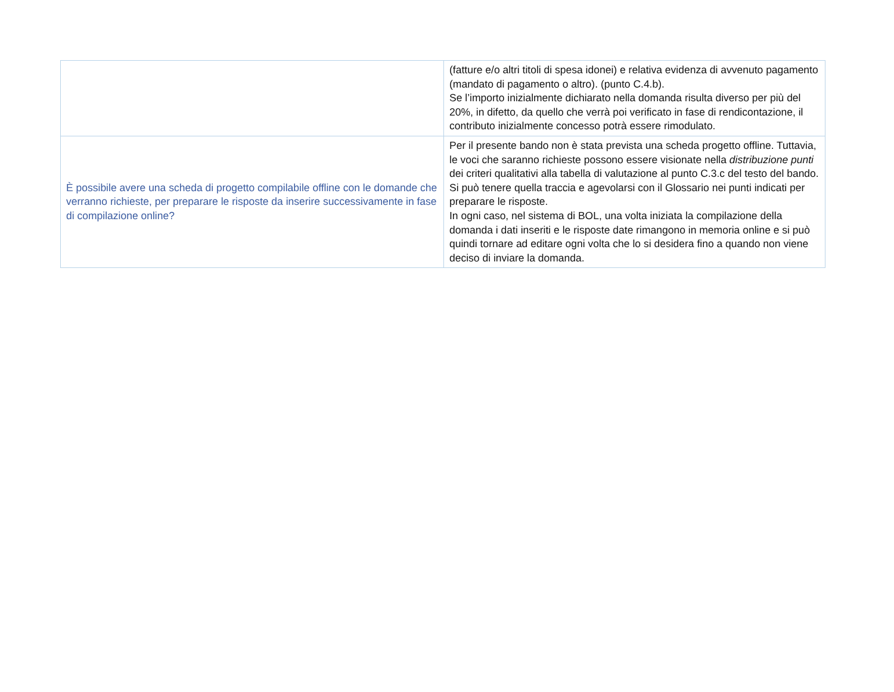| | (fatture e/o altri titoli di spesa idonei) e relativa evidenza di avvenuto pagamento (mandato di pagamento o altro). (punto C.4.b). Se l’importo inizialmente dichiarato nella domanda risulta diverso per più del 20%, in difetto, da quello che verrà poi verificato in fase di rendicontazione, il contributo inizialmente concesso potrà essere rimodulato. |
| È possibile avere una scheda di progetto compilabile offline con le domande che verranno richieste, per preparare le risposte da inserire successivamente in fase di compilazione online? | Per il presente bando non è stata prevista una scheda progetto offline. Tuttavia, le voci che saranno richieste possono essere visionate nella distribuzione punti dei criteri qualitativi alla tabella di valutazione al punto C.3.c del testo del bando. Si può tenere quella traccia e agevolarsi con il Glossario nei punti indicati per preparare le risposte. In ogni caso, nel sistema di BOL, una volta iniziata la compilazione della domanda i dati inseriti e le risposte date rimangono in memoria online e si può quindi tornare ad editare ogni volta che lo si desidera fino a quando non viene deciso di inviare la domanda. |